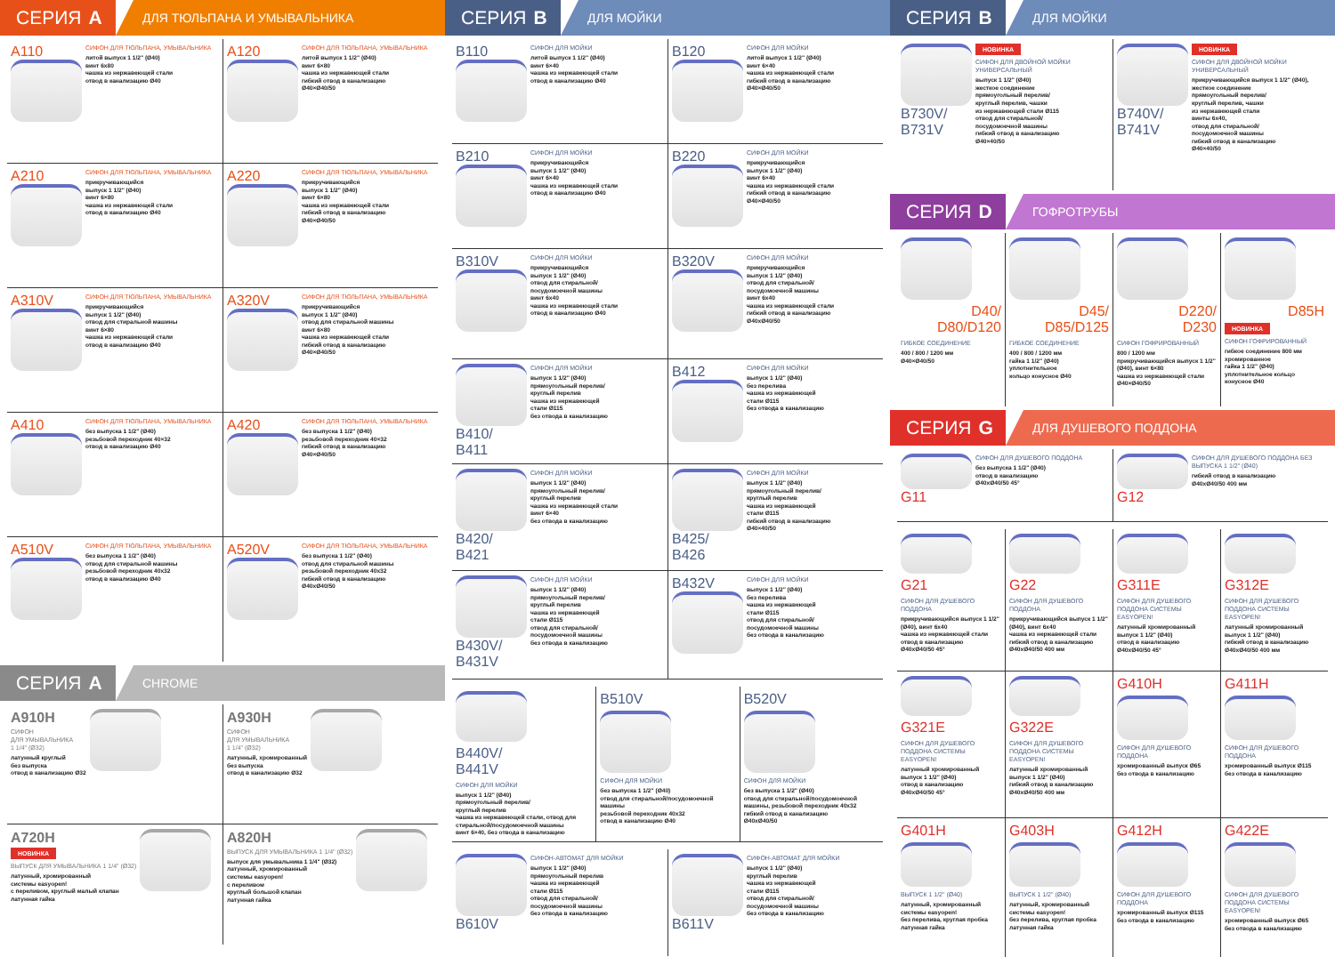СЕРИЯ A
ДЛЯ ТЮЛЬПАНА И УМЫВАЛЬНИКА
A110
СИФОН ДЛЯ ТЮЛЬПАНА, УМЫВАЛЬНИКА
литой выпуск 1 1/2" (Ø40)
винт 6х80
чашка из нержавеющей стали
отвод в канализацию Ø40
A120
СИФОН ДЛЯ ТЮЛЬПАНА, УМЫВАЛЬНИКА
литой выпуск 1 1/2" (Ø40)
винт 6×80
чашка из нержавеющей стали
гибкий отвод в канализацию
Ø40×Ø40/50
A210
СИФОН ДЛЯ ТЮЛЬПАНА, УМЫВАЛЬНИКА
прикручивающийся
выпуск 1 1/2" (Ø40)
винт 6×80
чашка из нержавеющей стали
отвод в канализацию Ø40
A220
СИФОН ДЛЯ ТЮЛЬПАНА, УМЫВАЛЬНИКА
прикручивающийся
выпуск 1 1/2" (Ø40)
винт 6×80
чашка из нержавеющей стали
гибкий отвод в канализацию
Ø40×Ø40/50
A310V
СИФОН ДЛЯ ТЮЛЬПАНА, УМЫВАЛЬНИКА
прикручивающийся
выпуск 1 1/2" (Ø40)
отвод для стиральной машины
винт 6×80
чашка из нержавеющей стали
отвод в канализацию Ø40
A320V
СИФОН ДЛЯ ТЮЛЬПАНА, УМЫВАЛЬНИКА
прикручивающийся
выпуск 1 1/2" (Ø40)
отвод для стиральной машины
винт 6×80
чашка из нержавеющей стали
гибкий отвод в канализацию
Ø40×Ø40/50
A410
СИФОН ДЛЯ ТЮЛЬПАНА, УМЫВАЛЬНИКА
без выпуска 1 1/2" (Ø40)
резьбовой переходник 40×32
отвод в канализацию Ø40
A420
СИФОН ДЛЯ ТЮЛЬПАНА, УМЫВАЛЬНИКА
без выпуска 1 1/2" (Ø40)
резьбовой переходник 40×32
гибкий отвод в канализацию
Ø40×Ø40/50
A510V
СИФОН ДЛЯ ТЮЛЬПАНА, УМЫВАЛЬНИКА
без выпуска 1 1/2" (Ø40)
отвод для стиральной машины
резьбовой переходник 40х32
отвод в канализацию Ø40
A520V
СИФОН ДЛЯ ТЮЛЬПАНА, УМЫВАЛЬНИКА
без выпуска 1 1/2" (Ø40)
отвод для стиральной машины
резьбовой переходник 40х32
гибкий отвод в канализацию
Ø40хØ40/50
СЕРИЯ A
CHROME
A910H
СИФОН
ДЛЯ УМЫВАЛЬНИКА
1 1/4" (Ø32)
латунный круглый
без выпуска
отвод в канализацию Ø32
A930H
СИФОН
ДЛЯ УМЫВАЛЬНИКА
1 1/4" (Ø32)
латунный, хромированный
без выпуска
отвод в канализацию Ø32
A720H
НОВИНКА
ВЫПУСК ДЛЯ УМЫВАЛЬНИКА 1 1/4" (Ø32)
латунный, хромированный
системы easyopen!
с переливом, круглый малый клапан
латунная гайка
A820H
ВЫПУСК ДЛЯ УМЫВАЛЬНИКА 1 1/4" (Ø32)
выпуск для умывальника 1 1/4" (Ø32)
латунный, хромированный
системы easyopen!
с переливом
круглый большой клапан
латунная гайка
СЕРИЯ B
ДЛЯ МОЙКИ
B110
СИФОН ДЛЯ МОЙКИ
литой выпуск 1 1/2" (Ø40)
винт 6×40
чашка из нержавеющей стали
отвод в канализацию Ø40
B120
СИФОН ДЛЯ МОЙКИ
литой выпуск 1 1/2" (Ø40)
винт 6×40
чашка из нержавеющей стали
гибкий отвод в канализацию
Ø40×Ø40/50
B210
СИФОН ДЛЯ МОЙКИ
прикручивающийся
выпуск 1 1/2" (Ø40)
винт 6×40
чашка из нержавеющей стали
отвод в канализацию Ø40
B220
СИФОН ДЛЯ МОЙКИ
прикручивающийся
выпуск 1 1/2" (Ø40)
винт 6×40
чашка из нержавеющей стали
гибкий отвод в канализацию
Ø40×Ø40/50
B310V
СИФОН ДЛЯ МОЙКИ
прикручивающийся
выпуск 1 1/2" (Ø40)
отвод для стиральной/
посудомоечной машины
винт 6х40
чашка из нержавеющей стали
отвод в канализацию Ø40
B320V
СИФОН ДЛЯ МОЙКИ
прикручивающийся
выпуск 1 1/2" (Ø40)
отвод для стиральной/
посудомоечной машины
винт 6х40
чашка из нержавеющей стали
гибкий отвод в канализацию
Ø40хØ40/50
B410/
B411
СИФОН ДЛЯ МОЙКИ
выпуск 1 1/2" (Ø40)
прямоугольный перелив/
круглый перелив
чашка из нержавеющей
стали Ø115
без отвода в канализацию
B412
СИФОН ДЛЯ МОЙКИ
выпуск 1 1/2" (Ø40)
без перелива
чашка из нержавеющей
стали Ø115
без отвода в канализацию
B420/
B421
СИФОН ДЛЯ МОЙКИ
выпуск 1 1/2" (Ø40)
прямоугольный перелив/
круглый перелив
чашка из нержавеющей стали
винт 6×40
без отвода в канализацию
B425/
B426
СИФОН ДЛЯ МОЙКИ
выпуск 1 1/2" (Ø40)
прямоугольный перелив/
круглый перелив
чашка из нержавеющей
стали Ø115
гибкий отвод в канализацию
Ø40×40/50
B430V/
B431V
СИФОН ДЛЯ МОЙКИ
выпуск 1 1/2" (Ø40)
прямоугольный перелив/
круглый перелив
чашка из нержавеющей
стали Ø115
отвод для стиральной/
посудомоечной машины
без отвода в канализацию
B432V
СИФОН ДЛЯ МОЙКИ
выпуск 1 1/2" (Ø40)
без перелива
чашка из нержавеющей
стали Ø115
отвод для стиральной/
посудомоечной машины
без отвода в канализацию
B440V/
B441V
СИФОН ДЛЯ МОЙКИ
выпуск 1 1/2" (Ø40)
прямоугольный перелив/
круглый перелив
чашка из нержавеющей стали, отвод для стиральной/посудомоечной машины
винт 6×40, без отвода в канализацию
B510V
СИФОН ДЛЯ МОЙКИ
без выпуска 1 1/2" (Ø40)
отвод для стиральной/посудомоечной машины
резьбовой переходник 40х32
отвод в канализацию Ø40
B520V
СИФОН ДЛЯ МОЙКИ
без выпуска 1 1/2" (Ø40)
отвод для стиральной/посудомоечной машины, резьбовой переходник 40х32
гибкий отвод в канализацию
Ø40хØ40/50
B610V
СИФОН-АВТОМАТ ДЛЯ МОЙКИ
выпуск 1 1/2" (Ø40)
прямоугольный перелив
чашка из нержавеющей
стали Ø115
отвод для стиральной/
посудомоечной машины
без отвода в канализацию
B611V
СИФОН-АВТОМАТ ДЛЯ МОЙКИ
выпуск 1 1/2" (Ø40)
круглый перелив
чашка из нержавеющей
стали Ø115
отвод для стиральной/
посудомоечной машины
без отвода в канализацию
СЕРИЯ B
ДЛЯ МОЙКИ
B730V/
B731V
НОВИНКА
СИФОН ДЛЯ ДВОЙНОЙ МОЙКИ УНИВЕРСАЛЬНЫЙ
выпуск 1 1/2" (Ø40)
жесткое соединение
прямоугольный перелив/
круглый перелив, чашки
из нержавеющей стали Ø115
отвод для стиральной/
посудомоечной машины
гибкий отвод в канализацию
Ø40×40/50
B740V/
B741V
НОВИНКА
СИФОН ДЛЯ ДВОЙНОЙ МОЙКИ УНИВЕРСАЛЬНЫЙ
прикручивающийся выпуск 1 1/2" (Ø40), жесткое соединение
прямоугольный перелив/
круглый перелив, чашки
из нержавеющей стали
винты 6х40,
отвод для стиральной/
посудомоечной машины
гибкий отвод в канализацию
Ø40×40/50
СЕРИЯ D
ГОФРОТРУБЫ
D40/
D80/D120
ГИБКОЕ СОЕДИНЕНИЕ
400 / 800 / 1200 мм
Ø40×Ø40/50
D45/
D85/D125
ГИБКОЕ СОЕДИНЕНИЕ
400 / 800 / 1200 мм
гайка 1 1/2" (Ø40)
уплотнительное
кольцо конусное Ø40
D220/
D230
СИФОН ГОФРИРОВАННЫЙ
800 / 1200 мм
прикручивающийся выпуск 1 1/2" (Ø40), винт 6×80
чашка из нержавеющей стали
Ø40×Ø40/50
D85H
НОВИНКА
СИФОН ГОФРИРОВАННЫЙ
гибкое соединение 800 мм
хромированное
гайка 1 1/2" (Ø40)
уплотнительное кольцо
конусное Ø40
СЕРИЯ G
ДЛЯ ДУШЕВОГО ПОДДОНА
G11
СИФОН ДЛЯ ДУШЕВОГО ПОДДОНА
без выпуска 1 1/2" (Ø40)
отвод в канализацию
Ø40хØ40/50 45°
G12
СИФОН ДЛЯ ДУШЕВОГО ПОДДОНА БЕЗ ВЫПУСКА 1 1/2" (Ø40)
гибкий отвод в канализацию
Ø40хØ40/50 400 мм
G21
СИФОН ДЛЯ ДУШЕВОГО ПОДДОНА
прикручивающийся выпуск 1 1/2" (Ø40), винт 6х40
чашка из нержавеющей стали
отвод в канализацию
Ø40хØ40/50 45°
G22
СИФОН ДЛЯ ДУШЕВОГО ПОДДОНА
прикручивающийся выпуск 1 1/2" (Ø40), винт 6х40
чашка из нержавеющей стали
гибкий отвод в канализацию
Ø40хØ40/50 400 мм
G311E
СИФОН ДЛЯ ДУШЕВОГО ПОДДОНА СИСТЕМЫ EASYOPEN!
латунный хромированный
выпуск 1 1/2" (Ø40)
отвод в канализацию
Ø40хØ40/50 45°
G312E
СИФОН ДЛЯ ДУШЕВОГО ПОДДОНА СИСТЕМЫ EASYOPEN!
латунный хромированный
выпуск 1 1/2" (Ø40)
гибкий отвод в канализацию
Ø40хØ40/50 400 мм
G321E
СИФОН ДЛЯ ДУШЕВОГО ПОДДОНА СИСТЕМЫ EASYOPEN!
латунный хромированный
выпуск 1 1/2" (Ø40)
отвод в канализацию
Ø40хØ40/50 45°
G322E
СИФОН ДЛЯ ДУШЕВОГО ПОДДОНА СИСТЕМЫ EASYOPEN!
латунный хромированный
выпуск 1 1/2" (Ø40)
гибкий отвод в канализацию
Ø40хØ40/50 400 мм
G410H
СИФОН ДЛЯ ДУШЕВОГО ПОДДОНА
хромированный выпуск Ø65
без отвода в канализацию
G411H
СИФОН ДЛЯ ДУШЕВОГО ПОДДОНА
хромированный выпуск Ø115
без отвода в канализацию
G401H
ВЫПУСК 1 1/2" (Ø40)
латунный, хромированный
системы easyopen!
без перелива, круглая пробка
латунная гайка
G403H
ВЫПУСК 1 1/2" (Ø40)
латунный, хромированный
системы easyopen!
без перелива, круглая пробка
латунная гайка
G412H
СИФОН ДЛЯ ДУШЕВОГО ПОДДОНА
хромированный выпуск Ø115
без отвода в канализацию
G422E
СИФОН ДЛЯ ДУШЕВОГО ПОДДОНА СИСТЕМЫ EASYOPEN!
хромированный выпуск Ø65
без отвода в канализацию